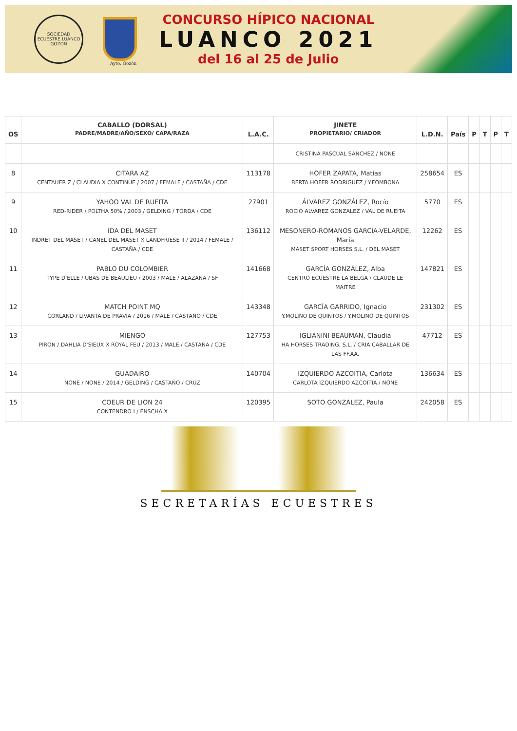SOCIEDAD ECUESTRE LUANCO
GOZON
Ayto. Gozón
CONCURSO HÍPICO NACIONAL
LUANCO 2021
del 16 al 25 de Julio
| OS | CABALLO (DORSAL) PADRE/MADRE/AÑO/SEXO/ CAPA/RAZA | L.A.C. | JINETE PROPIETARIO/ CRIADOR | L.D.N. | País | P | T | P | T |
| --- | --- | --- | --- | --- | --- | --- | --- | --- | --- |
| | | | CRISTINA PASCUAL SANCHEZ / NONE | | | | | | |
| 8 | CITARA AZ CENTAUER Z / CLAUDIA X CONTINUE / 2007 / FEMALE / CASTAÑA / CDE | 113178 | HÖFER ZAPATA, Matías BERTA HOFER RODRIGUEZ / Y.FOMBONA | 258654 | ES | | | | |
| 9 | YAHOO VAL DE RUEITA RED-RIDER / POLTHA 50% / 2003 / GELDING / TORDA / CDE | 27901 | ÁLVAREZ GONZÁLEZ, Rocío ROCIO ALVAREZ GONZALEZ / VAL DE RUEITA | 5770 | ES | | | | |
| 10 | IDA DEL MASET INDRET DEL MASET / CANEL DEL MASET X LANDFRIESE II / 2014 / FEMALE / CASTAÑA / CDE | 136112 | MESONERO-ROMANOS GARCIA-VELARDE, María MASET SPORT HORSES S.L. / DEL MASET | 12262 | ES | | | | |
| 11 | PABLO DU COLOMBIER TYPE D'ELLE / UBAS DE BEAULIEU / 2003 / MALE / ALAZANA / SF | 141668 | GARCÍA GONZÁLEZ, Alba CENTRO ECUESTRE LA BELGA / CLAUDE LE MAITRE | 147821 | ES | | | | |
| 12 | MATCH POINT MQ CORLAND / LIVANTA DE PRAVIA / 2016 / MALE / CASTAÑO / CDE | 143348 | GARCÍA GARRIDO, Ignacio Y.MOLINO DE QUINTOS / Y.MOLINO DE QUINTOS | 231302 | ES | | | | |
| 13 | MIENGO PIRON / DAHLIA D'SIEUX X ROYAL FEU / 2013 / MALE / CASTAÑA / CDE | 127753 | IGLIANINI BEAUMAN, Claudia HA HORSES TRADING, S.L. / CRIA CABALLAR DE LAS FF.AA. | 47712 | ES | | | | |
| 14 | GUADAIRO NONE / NONE / 2014 / GELDING / CASTAÑO / CRUZ | 140704 | IZQUIERDO AZCOITIA, Carlota CARLOTA IZQUIERDO AZCOITIA / NONE | 136634 | ES | | | | |
| 15 | COEUR DE LION 24 CONTENDRO I / ENSCHA X | 120395 | SOTO GONZÁLEZ, Paula | 242058 | ES | | | | |
SECRETARÍAS ECUESTRES